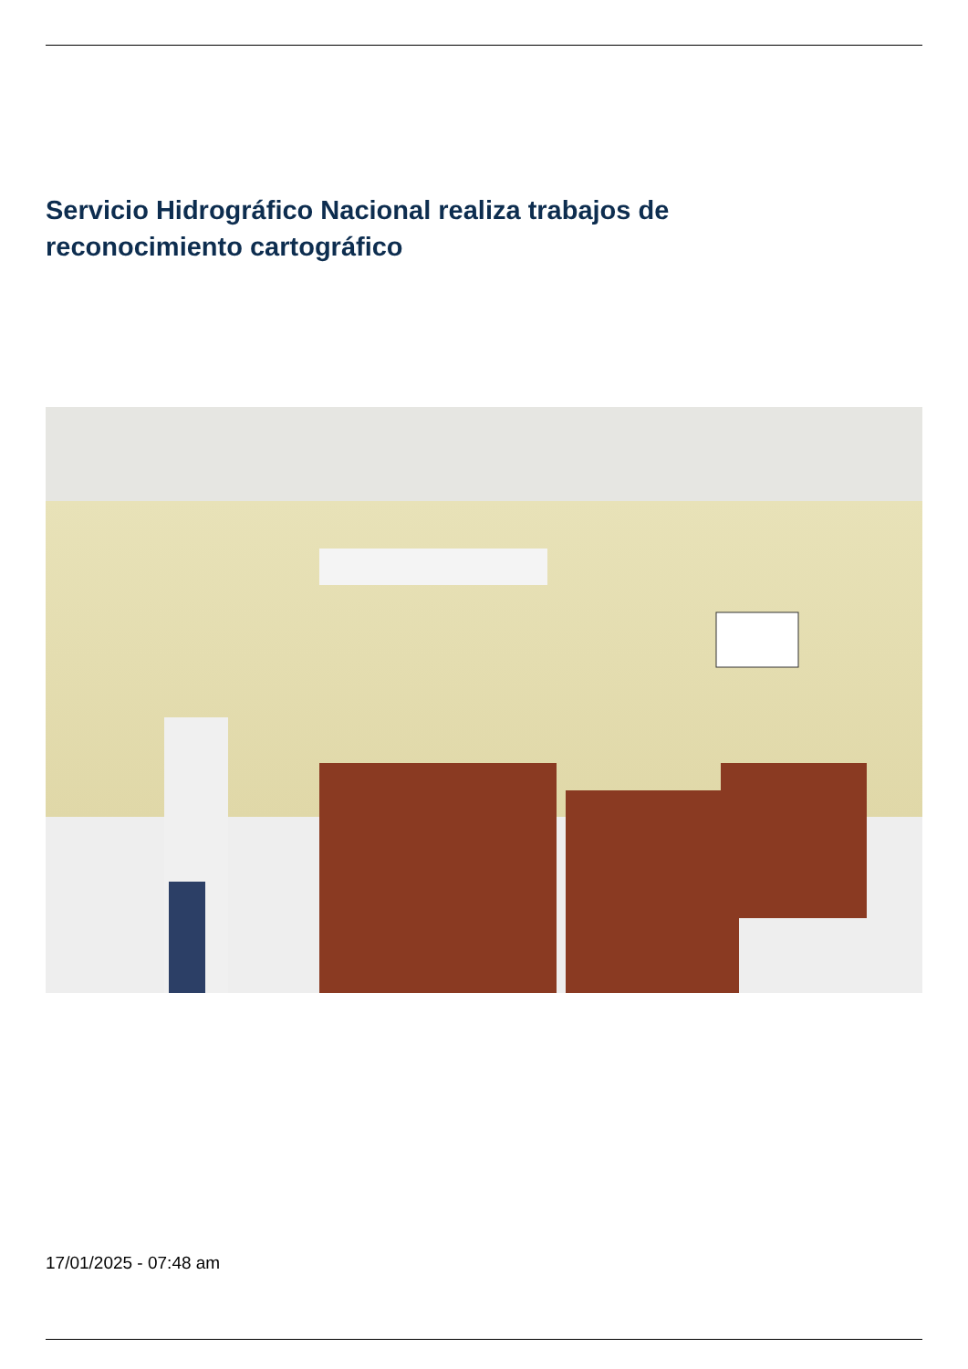Servicio Hidrográfico Nacional realiza trabajos de reconocimiento cartográfico
17/01/2025 - 07:48 am